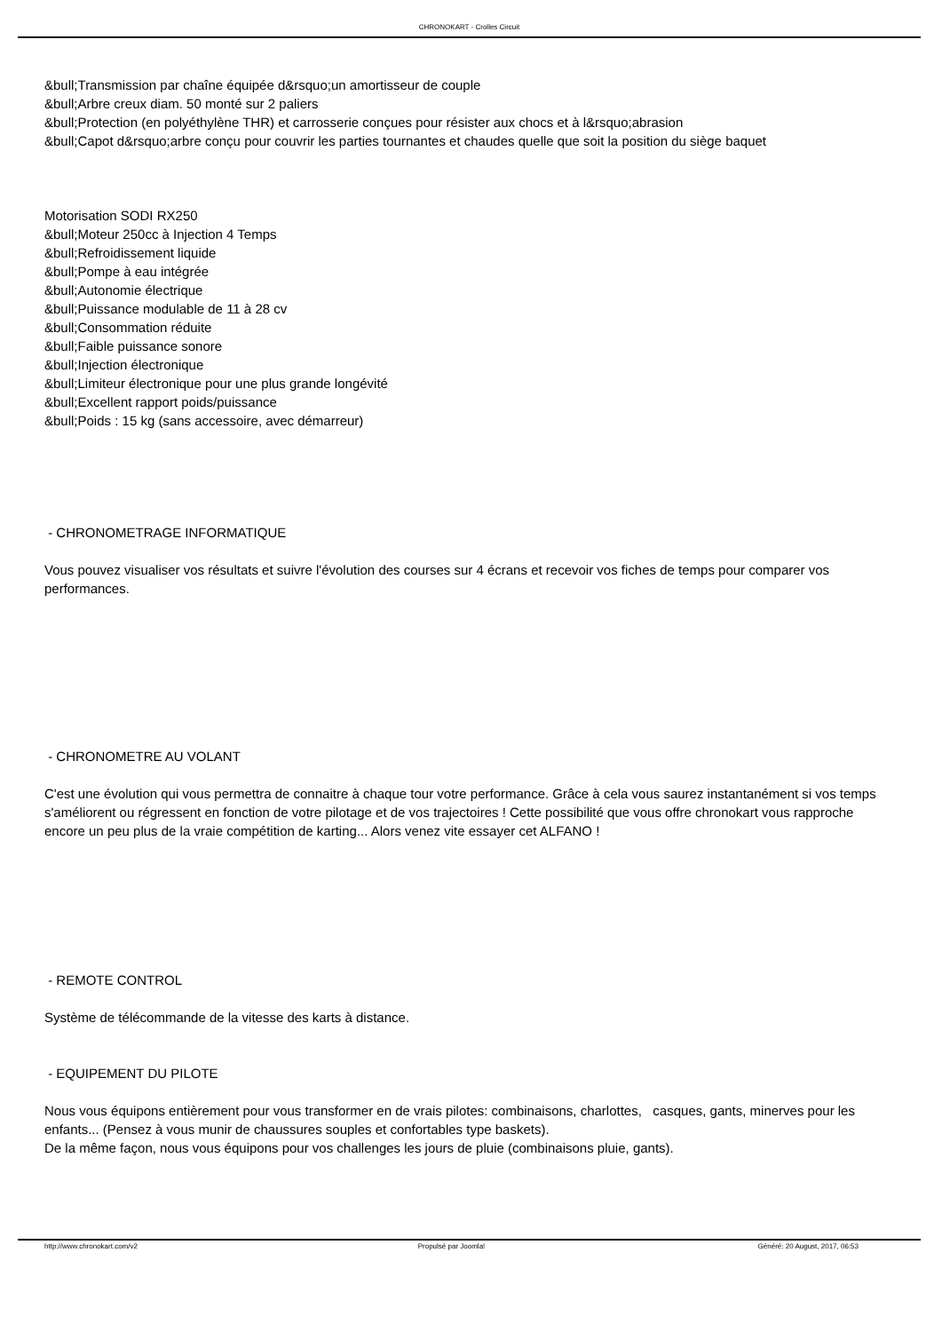CHRONOKART - Crolles Circuit
&bull;Transmission par chaîne équipée d&rsquo;un amortisseur de couple
&bull;Arbre creux diam. 50 monté sur 2 paliers
&bull;Protection (en polyéthylène THR) et carrosserie conçues pour résister aux chocs et à l&rsquo;abrasion
&bull;Capot d&rsquo;arbre conçu pour couvrir les parties tournantes et chaudes quelle que soit la position du siège baquet
Motorisation SODI RX250
&bull;Moteur 250cc à Injection 4 Temps
&bull;Refroidissement liquide
&bull;Pompe à eau intégrée
&bull;Autonomie électrique
&bull;Puissance modulable de 11 à 28 cv
&bull;Consommation réduite
&bull;Faible puissance sonore
&bull;Injection électronique
&bull;Limiteur électronique pour une plus grande longévité
&bull;Excellent rapport poids/puissance
&bull;Poids : 15 kg (sans accessoire, avec démarreur)
- CHRONOMETRAGE INFORMATIQUE
Vous pouvez visualiser vos résultats et suivre l'évolution des courses sur 4 écrans et recevoir vos fiches de temps pour comparer vos performances.
- CHRONOMETRE AU VOLANT
C'est une évolution qui vous permettra de connaitre à chaque tour votre performance. Grâce à cela vous saurez instantanément si vos temps s'améliorent ou régressent en fonction de votre pilotage et de vos trajectoires ! Cette possibilité que vous offre chronokart vous rapproche encore un peu plus de la vraie compétition de karting... Alors venez vite essayer cet ALFANO !
- REMOTE CONTROL
Système de télécommande de la vitesse des karts à distance.
- EQUIPEMENT DU PILOTE
Nous vous équipons entièrement pour vous transformer en de vrais pilotes: combinaisons, charlottes, casques, gants, minerves pour les enfants... (Pensez à vous munir de chaussures souples et confortables type baskets).
De la même façon, nous vous équipons pour vos challenges les jours de pluie (combinaisons pluie, gants).
http://www.chronokart.com/v2 Propulsé par Joomla! Généré: 20 August, 2017, 06:53